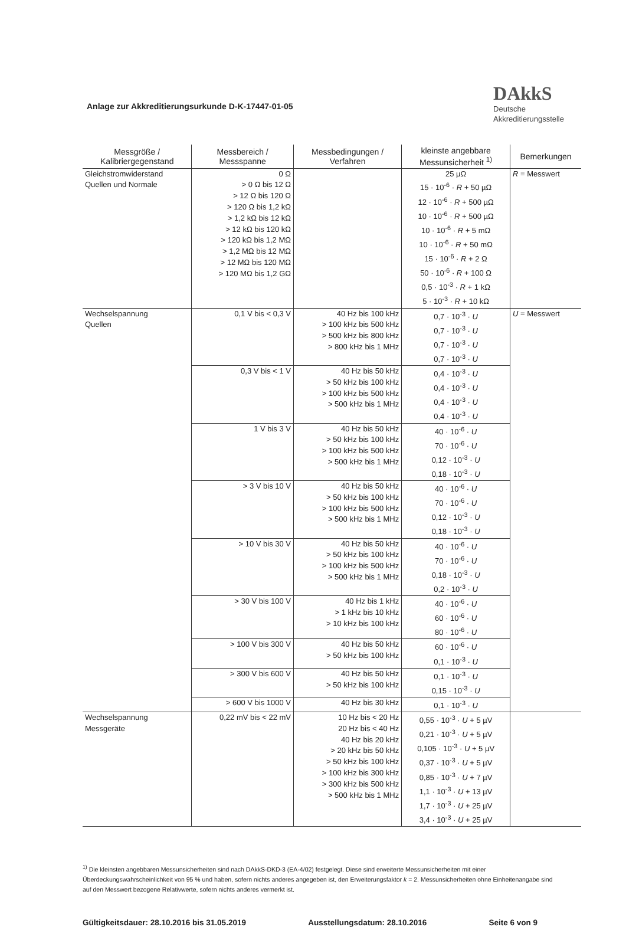Anlage zur Akkreditierungsurkunde D-K-17447-01-05
DAkkS
Deutsche
Akkreditierungsstelle
| Messgröße / Kalibriergegenstand | Messbereich / Messspanne | Messbedingungen / Verfahren | kleinste angebbare Messunsicherheit <sup>1)</sup> | Bemerkungen |
| --- | --- | --- | --- | --- |
| Gleichstromwiderstand Quellen und Normale | 0 Ω > 0 Ω bis 12 Ω > 12 Ω bis 120 Ω > 120 Ω bis 1,2 kΩ > 1,2 kΩ bis 12 kΩ > 12 kΩ bis 120 kΩ > 120 kΩ bis 1,2 MΩ > 1,2 MΩ bis 12 MΩ > 12 MΩ bis 120 MΩ > 120 MΩ bis 1,2 GΩ | | 25 µΩ 15 · 10<sup>-6</sup> · R + 50 µΩ 12 · 10<sup>-6</sup> · R + 500 µΩ 10 · 10<sup>-6</sup> · R + 500 µΩ 10 · 10<sup>-6</sup> · R + 5 mΩ 10 · 10<sup>-6</sup> · R + 50 mΩ 15 · 10<sup>-6</sup> · R + 2 Ω 50 · 10<sup>-6</sup> · R + 100 Ω 0,5 · 10<sup>-3</sup> · R + 1 kΩ 5 · 10<sup>-3</sup> · R + 10 kΩ | R = Messwert |
| Wechselspannung Quellen | 0,1 V bis < 0,3 V | 40 Hz bis 100 kHz > 100 kHz bis 500 kHz > 500 kHz bis 800 kHz > 800 kHz bis 1 MHz | 0,7 · 10<sup>-3</sup> · U 0,7 · 10<sup>-3</sup> · U 0,7 · 10<sup>-3</sup> · U 0,7 · 10<sup>-3</sup> · U | U = Messwert |
| | 0,3 V bis < 1 V | 40 Hz bis 50 kHz > 50 kHz bis 100 kHz > 100 kHz bis 500 kHz > 500 kHz bis 1 MHz | 0,4 · 10<sup>-3</sup> · U 0,4 · 10<sup>-3</sup> · U 0,4 · 10<sup>-3</sup> · U 0,4 · 10<sup>-3</sup> · U | |
| | 1 V bis 3 V | 40 Hz bis 50 kHz > 50 kHz bis 100 kHz > 100 kHz bis 500 kHz > 500 kHz bis 1 MHz | 40 · 10<sup>-6</sup> · U 70 · 10<sup>-6</sup> · U 0,12 · 10<sup>-3</sup> · U 0,18 · 10<sup>-3</sup> · U | |
| | > 3 V bis 10 V | 40 Hz bis 50 kHz > 50 kHz bis 100 kHz > 100 kHz bis 500 kHz > 500 kHz bis 1 MHz | 40 · 10<sup>-6</sup> · U 70 · 10<sup>-6</sup> · U 0,12 · 10<sup>-3</sup> · U 0,18 · 10<sup>-3</sup> · U | |
| | > 10 V bis 30 V | 40 Hz bis 50 kHz > 50 kHz bis 100 kHz > 100 kHz bis 500 kHz > 500 kHz bis 1 MHz | 40 · 10<sup>-6</sup> · U 70 · 10<sup>-6</sup> · U 0,18 · 10<sup>-3</sup> · U 0,2 · 10<sup>-3</sup> · U | |
| | > 30 V bis 100 V | 40 Hz bis 1 kHz > 1 kHz bis 10 kHz > 10 kHz bis 100 kHz | 40 · 10<sup>-6</sup> · U 60 · 10<sup>-6</sup> · U 80 · 10<sup>-6</sup> · U | |
| | > 100 V bis 300 V | 40 Hz bis 50 kHz > 50 kHz bis 100 kHz | 60 · 10<sup>-6</sup> · U 0,1 · 10<sup>-3</sup> · U | |
| | > 300 V bis 600 V | 40 Hz bis 50 kHz > 50 kHz bis 100 kHz | 0,1 · 10<sup>-3</sup> · U 0,15 · 10<sup>-3</sup> · U | |
| | > 600 V bis 1000 V | 40 Hz bis 30 kHz | 0,1 · 10<sup>-3</sup> · U | |
| Wechselspannung Messgeräte | 0,22 mV bis < 22 mV | 10 Hz bis < 20 Hz 20 Hz bis < 40 Hz 40 Hz bis 20 kHz > 20 kHz bis 50 kHz > 50 kHz bis 100 kHz > 100 kHz bis 300 kHz > 300 kHz bis 500 kHz > 500 kHz bis 1 MHz | 0,55 · 10<sup>-3</sup> · U + 5 µV 0,21 · 10<sup>-3</sup> · U + 5 µV 0,105 · 10<sup>-3</sup> · U + 5 µV 0,37 · 10<sup>-3</sup> · U + 5 µV 0,85 · 10<sup>-3</sup> · U + 7 µV 1,1 · 10<sup>-3</sup> · U + 13 µV 1,7 · 10<sup>-3</sup> · U + 25 µV 3,4 · 10<sup>-3</sup> · U + 25 µV | |
<sup>1)</sup> Die kleinsten angebbaren Messunsicherheiten sind nach DAkkS-DKD-3 (EA-4/02) festgelegt. Diese sind erweiterte Messunsicherheiten mit einer Überdeckungswahrscheinlichkeit von 95 % und haben, sofern nichts anderes angegeben ist, den Erweiterungsfaktor k = 2. Messunsicherheiten ohne Einheitenangabe sind auf den Messwert bezogene Relativwerte, sofern nichts anderes vermerkt ist.
Gültigkeitsdauer: 28.10.2016 bis 31.05.2019 Ausstellungsdatum: 28.10.2016 Seite 6 von 9